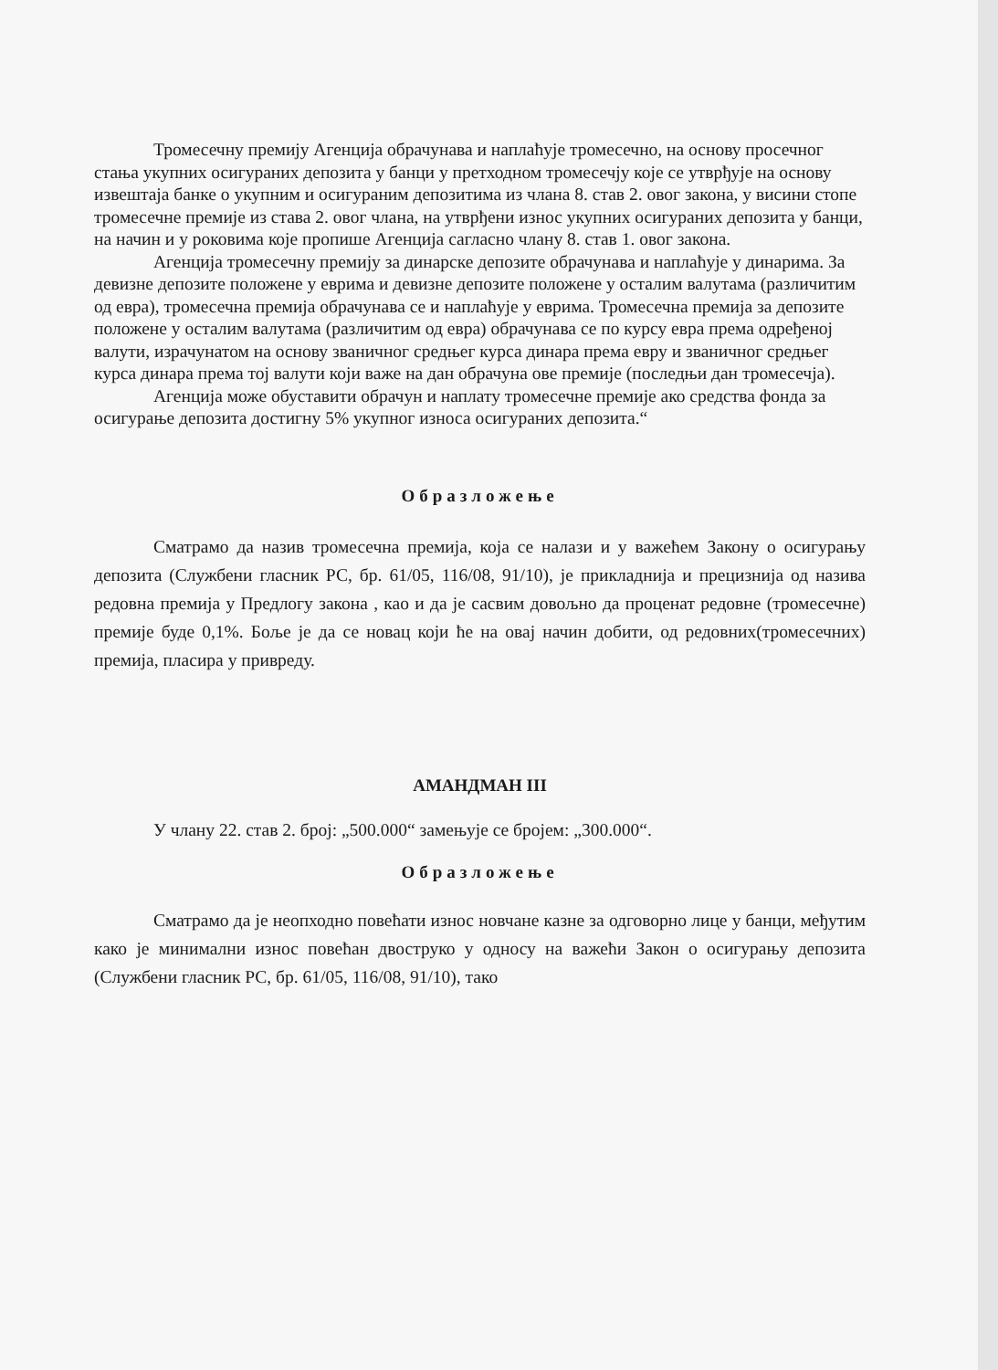Тромесечну премију Агенција обрачунава и наплаћује тромесечно, на основу просечног стања укупних осигураних депозита у банци у претходном тромесечју које се утврђује на основу извештаја банке о укупним и осигураним депозитима из члана 8. став 2. овог закона, у висини стопе тромесечне премије из става 2. овог члана, на утврђени износ укупних осигураних депозита у банци, на начин и у роковима које пропише Агенција сагласно члану 8. став 1. овог закона.
Агенција тромесечну премију за динарске депозите обрачунава и наплаћује у динарима. За девизне депозите положене у еврима и девизне депозите положене у осталим валутама (различитим од евра), тромесечна премија обрачунава се и наплаћује у еврима. Тромесечна премија за депозите положене у осталим валутама (различитим од евра) обрачунава се по курсу евра према одређеној валути, израчунатом на основу званичног средњег курса динара према евру и званичног средњег курса динара према тој валути који важе на дан обрачуна ове премије (последњи дан тромесечја).
Агенција може обуставити обрачун и наплату тромесечне премије ако средства фонда за осигурање депозита достигну 5% укупног износа осигураних депозита.“
Образложење
Сматрамо да назив тромесечна премија, која се налази и у важећем Закону о осигурању депозита (Службени гласник РС, бр. 61/05, 116/08, 91/10), је прикладнија и прецизнија од назива редовна премија у Предлогу закона , као и да је сасвим довољно да проценат редовне (тромесечне) премије буде 0,1%. Боље је да се новац који ће на овај начин добити, од редовних(тромесечних) премија, пласира у привреду.
АМАНДМАН III
У члану 22. став 2. број: „500.000“ замењује се бројем: „300.000“.
Образложење
Сматрамо да је неопходно повећати износ новчане казне за одговорно лице у банци, међутим како је минимални износ повећан двоструко у односу на важећи Закон о осигурању депозита (Службени гласник РС, бр. 61/05, 116/08, 91/10), тако